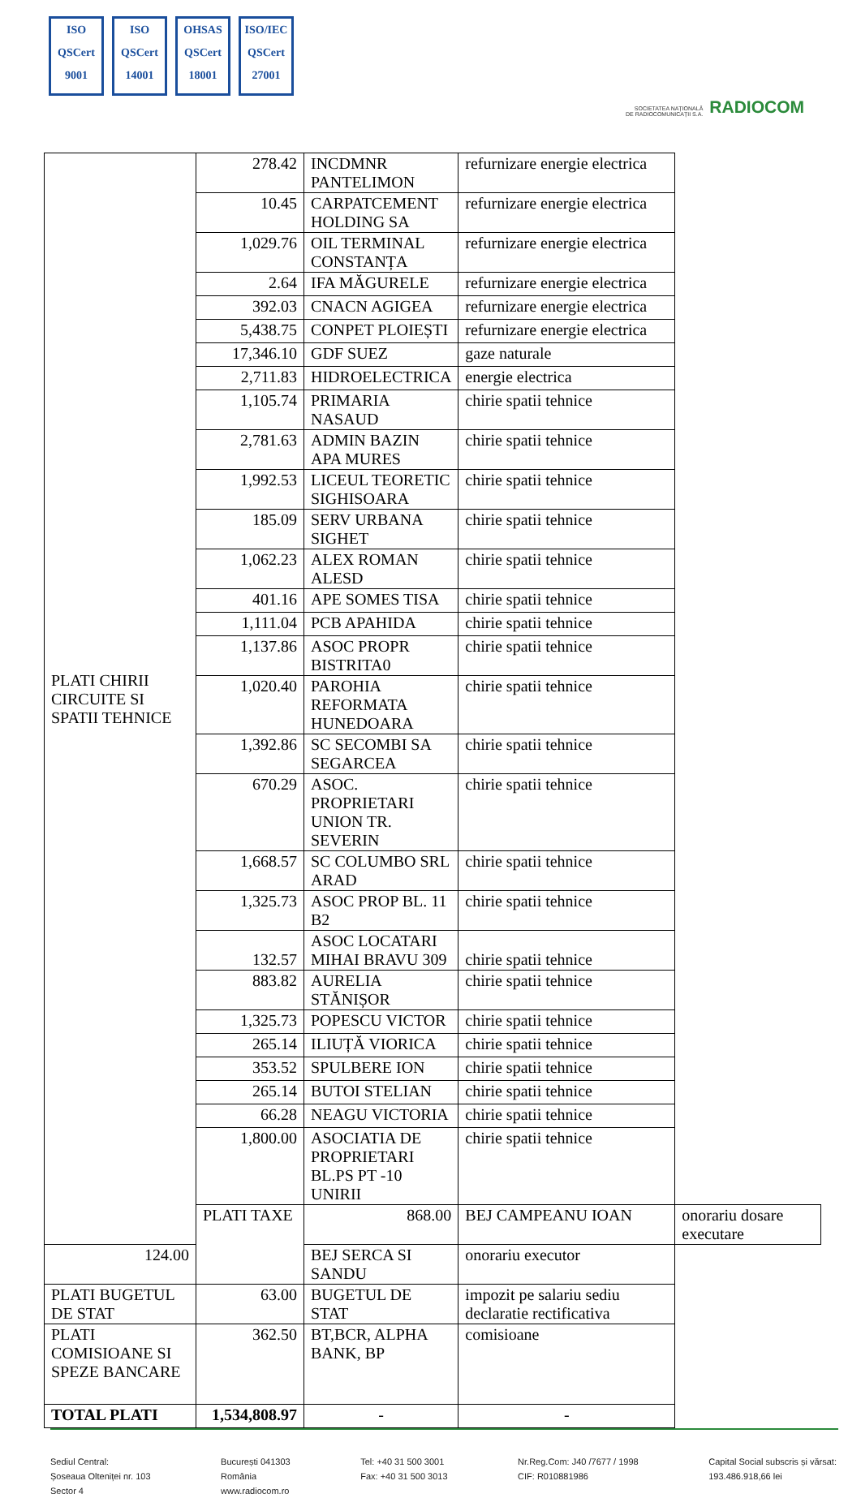ISO
QSCert
9001
ISO
QSCert
14001
OHSAS
QSCert
18001
ISO/IEC
QSCert
27001
SOCIETATEA NAȚIONALĂ
DE RADIOCOMUNICAȚII S.A. RADIOCOM
| PLATI CHIRII CIRCUITE SI SPATII TEHNICE | 278.42 | INCDMNR PANTELIMON | refurnizare energie electrica | |
| | 10.45 | CARPATCEMENT HOLDING SA | refurnizare energie electrica | |
| | 1,029.76 | OIL TERMINAL CONSTANȚA | refurnizare energie electrica | |
| | 2.64 | IFA MĂGURELE | refurnizare energie electrica | |
| | 392.03 | CNACN AGIGEA | refurnizare energie electrica | |
| | 5,438.75 | CONPET PLOIEȘTI | refurnizare energie electrica | |
| | 17,346.10 | GDF SUEZ | gaze naturale | |
| | 2,711.83 | HIDROELECTRICA | energie electrica | |
| | 1,105.74 | PRIMARIA NASAUD | chirie spatii tehnice | |
| | 2,781.63 | ADMIN BAZIN APA MURES | chirie spatii tehnice | |
| | 1,992.53 | LICEUL TEORETIC SIGHISOARA | chirie spatii tehnice | |
| | 185.09 | SERV URBANA SIGHET | chirie spatii tehnice | |
| | 1,062.23 | ALEX ROMAN ALESD | chirie spatii tehnice | |
| | 401.16 | APE SOMES TISA | chirie spatii tehnice | |
| | 1,111.04 | PCB APAHIDA | chirie spatii tehnice | |
| | 1,137.86 | ASOC PROPR BISTRITA0 | chirie spatii tehnice | |
| | 1,020.40 | PAROHIA REFORMATA HUNEDOARA | chirie spatii tehnice | |
| | 1,392.86 | SC SECOMBI SA SEGARCEA | chirie spatii tehnice | |
| | 670.29 | ASOC. PROPRIETARI UNION TR. SEVERIN | chirie spatii tehnice | |
| | 1,668.57 | SC COLUMBO SRL ARAD | chirie spatii tehnice | |
| | 1,325.73 | ASOC PROP BL. 11 B2 | chirie spatii tehnice | |
| | 132.57 | ASOC LOCATARI MIHAI BRAVU 309 | chirie spatii tehnice | |
| | 883.82 | AURELIA STĂNIȘOR | chirie spatii tehnice | |
| | 1,325.73 | POPESCU VICTOR | chirie spatii tehnice | |
| | 265.14 | ILIUȚĂ VIORICA | chirie spatii tehnice | |
| | 353.52 | SPULBERE ION | chirie spatii tehnice | |
| | 265.14 | BUTOI STELIAN | chirie spatii tehnice | |
| | 66.28 | NEAGU VICTORIA | chirie spatii tehnice | |
| | 1,800.00 | ASOCIATIA DE PROPRIETARI BL.PS PT -10 UNIRII | chirie spatii tehnice | |
| | PLATI TAXE | 868.00 | BEJ CAMPEANU IOAN | onorariu dosare executare |
| 124.00 | | BEJ SERCA SI SANDU | onorariu executor | |
| PLATI BUGETUL DE STAT | 63.00 | BUGETUL DE STAT | impozit pe salariu sediu declaratie rectificativa | |
| PLATI COMISIOANE SI SPEZE BANCARE | 362.50 | BT,BCR, ALPHA BANK, BP | comisioane | |
| TOTAL PLATI | 1,534,808.97 | - | - | |
Sediul Central:
Șoseaua Olteniței nr. 103
Sector 4
București 041303
România
www.radiocom.ro
Tel: +40 31 500 3001
Fax: +40 31 500 3013
Nr.Reg.Com: J40 /7677 / 1998
CIF: R010881986
Capital Social subscris și vărsat:
193.486.918,66 lei